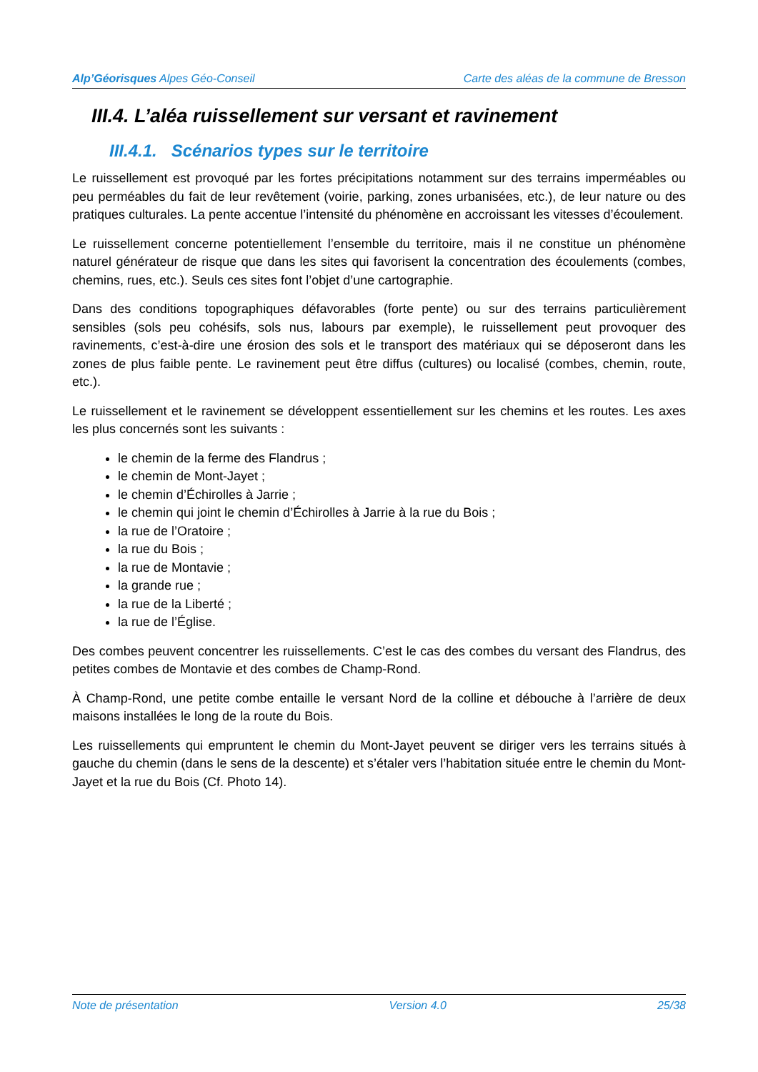Alp’Géorisques Alpes Géo-Conseil Carte des aléas de la commune de Bresson
III.4. L’aléa ruissellement sur versant et ravinement
III.4.1. Scénarios types sur le territoire
Le ruissellement est provoqué par les fortes précipitations notamment sur des terrains imperméables ou peu perméables du fait de leur revêtement (voirie, parking, zones urbanisées, etc.), de leur nature ou des pratiques culturales. La pente accentue l’intensité du phénomène en accroissant les vitesses d’écoulement.
Le ruissellement concerne potentiellement l’ensemble du territoire, mais il ne constitue un phénomène naturel générateur de risque que dans les sites qui favorisent la concentration des écoulements (combes, chemins, rues, etc.). Seuls ces sites font l’objet d’une cartographie.
Dans des conditions topographiques défavorables (forte pente) ou sur des terrains particulièrement sensibles (sols peu cohésifs, sols nus, labours par exemple), le ruissellement peut provoquer des ravinements, c’est-à-dire une érosion des sols et le transport des matériaux qui se déposeront dans les zones de plus faible pente. Le ravinement peut être diffus (cultures) ou localisé (combes, chemin, route, etc.).
Le ruissellement et le ravinement se développent essentiellement sur les chemins et les routes. Les axes les plus concernés sont les suivants :
le chemin de la ferme des Flandrus ;
le chemin de Mont-Jayet ;
le chemin d’Échirolles à Jarrie ;
le chemin qui joint le chemin d’Échirolles à Jarrie à la rue du Bois ;
la rue de l’Oratoire ;
la rue du Bois ;
la rue de Montavie ;
la grande rue ;
la rue de la Liberté ;
la rue de l’Église.
Des combes peuvent concentrer les ruissellements. C’est le cas des combes du versant des Flandrus, des petites combes de Montavie et des combes de Champ-Rond.
À Champ-Rond, une petite combe entaille le versant Nord de la colline et débouche à l’arrière de deux maisons installées le long de la route du Bois.
Les ruissellements qui empruntent le chemin du Mont-Jayet peuvent se diriger vers les terrains situés à gauche du chemin (dans le sens de la descente) et s’étaler vers l’habitation située entre le chemin du Mont-Jayet et la rue du Bois (Cf. Photo 14).
Note de présentation Version 4.0 25/38